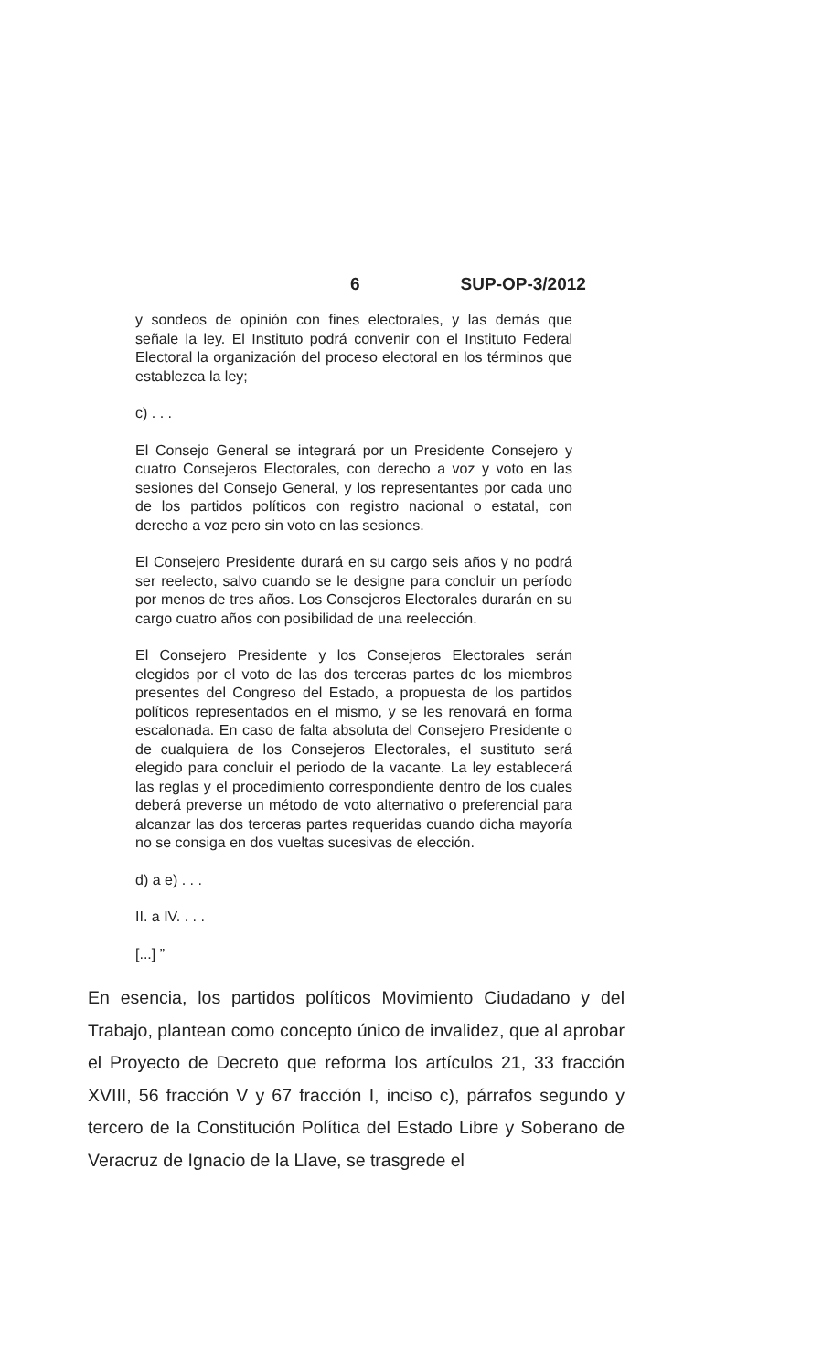6 SUP-OP-3/2012
y sondeos de opinión con fines electorales, y las demás que señale la ley. El Instituto podrá convenir con el Instituto Federal Electoral la organización del proceso electoral en los términos que establezca la ley;
c) . . .
El Consejo General se integrará por un Presidente Consejero y cuatro Consejeros Electorales, con derecho a voz y voto en las sesiones del Consejo General, y los representantes por cada uno de los partidos políticos con registro nacional o estatal, con derecho a voz pero sin voto en las sesiones.
El Consejero Presidente durará en su cargo seis años y no podrá ser reelecto, salvo cuando se le designe para concluir un período por menos de tres años. Los Consejeros Electorales durarán en su cargo cuatro años con posibilidad de una reelección.
El Consejero Presidente y los Consejeros Electorales serán elegidos por el voto de las dos terceras partes de los miembros presentes del Congreso del Estado, a propuesta de los partidos políticos representados en el mismo, y se les renovará en forma escalonada. En caso de falta absoluta del Consejero Presidente o de cualquiera de los Consejeros Electorales, el sustituto será elegido para concluir el periodo de la vacante. La ley establecerá las reglas y el procedimiento correspondiente dentro de los cuales deberá preverse un método de voto alternativo o preferencial para alcanzar las dos terceras partes requeridas cuando dicha mayoría no se consiga en dos vueltas sucesivas de elección.
d) a e) . . .
II. a IV. . . .
[...] ”
En esencia, los partidos políticos Movimiento Ciudadano y del Trabajo, plantean como concepto único de invalidez, que al aprobar el Proyecto de Decreto que reforma los artículos 21, 33 fracción XVIII, 56 fracción V y 67 fracción I, inciso c), párrafos segundo y tercero de la Constitución Política del Estado Libre y Soberano de Veracruz de Ignacio de la Llave, se trasgrede el